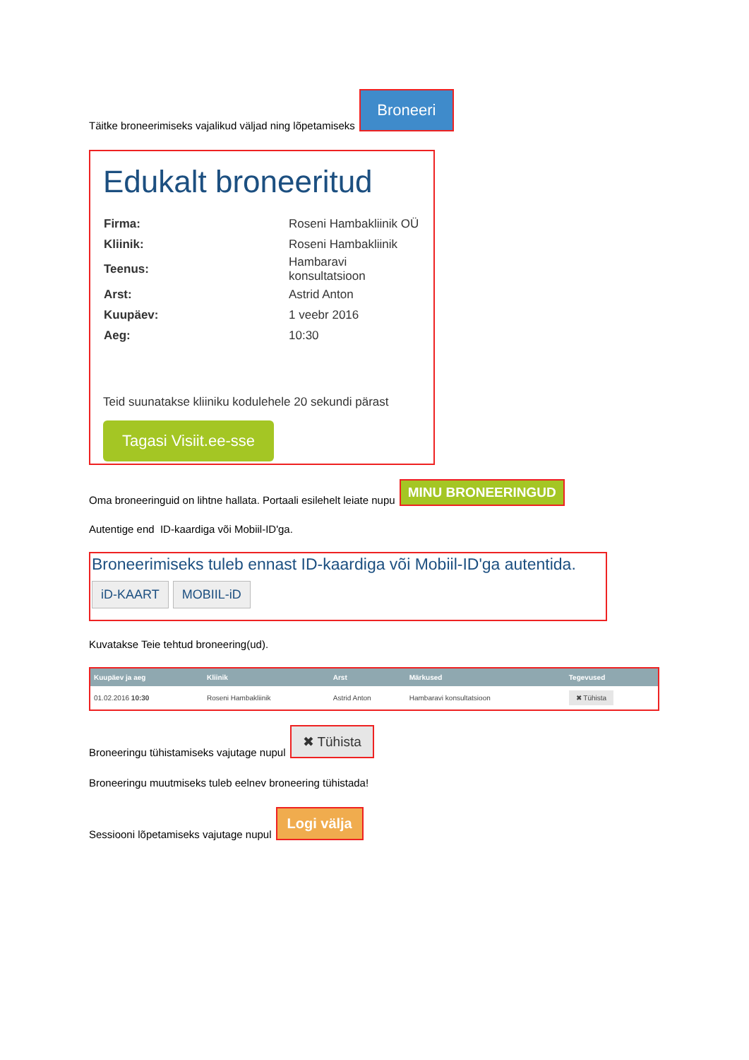Täitke broneerimiseks vajalikud väljad ning lõpetamiseks Broneeri
Edukalt broneeritud
| Firma: | Roseni Hambakliinik OÜ |
| Kliinik: | Roseni Hambakliinik |
| Teenus: | Hambaravi konsultatsioon |
| Arst: | Astrid Anton |
| Kuupäev: | 1 veebr 2016 |
| Aeg: | 10:30 |
Teid suunatakse kliiniku kodulehele 20 sekundi pärast
Tagasi Visiit.ee-sse
Oma broneeringuid on lihtne hallata. Portaali esilehelt leiate nupu MINU BRONEERINGUD
Autentige end ID-kaardiga või Mobiil-ID'ga.
Broneerimiseks tuleb ennast ID-kaardiga või Mobiil-ID'ga autentida.
iD-KAART MOBIIL-iD
Kuvatakse Teie tehtud broneering(ud).
| Kuupäev ja aeg | Kliinik | Arst | Märkused | Tegevused |
| --- | --- | --- | --- | --- |
| 01.02.2016 10:30 | Roseni Hambakliinik | Astrid Anton | Hambaravi konsultatsioon | ✖ Tühista |
Broneeringu tühistamiseks vajutage nupul ✖ Tühista
Broneeringu muutmiseks tuleb eelnev broneering tühistada!
Sessiooni lõpetamiseks vajutage nupul Logi välja